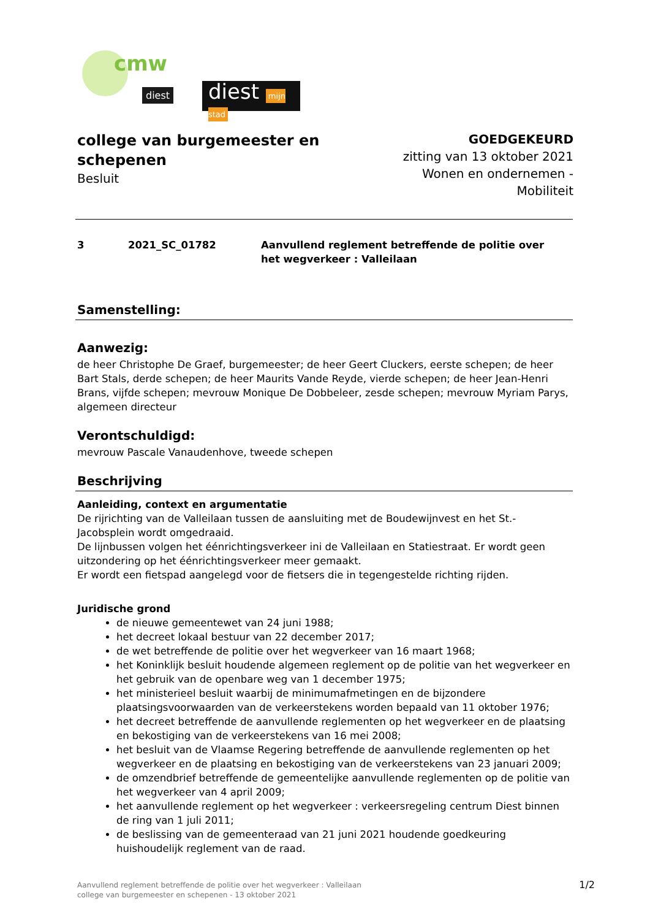cmw
diest
diest mijn stad
college van burgemeester en schepenen
Besluit
GOEDGEKEURD
zitting van 13 oktober 2021
Wonen en ondernemen - Mobiliteit
3 2021_SC_01782 Aanvullend reglement betreffende de politie over het wegverkeer : Valleilaan
Samenstelling:
Aanwezig:
de heer Christophe De Graef, burgemeester; de heer Geert Cluckers, eerste schepen; de heer Bart Stals, derde schepen; de heer Maurits Vande Reyde, vierde schepen; de heer Jean-Henri Brans, vijfde schepen; mevrouw Monique De Dobbeleer, zesde schepen; mevrouw Myriam Parys, algemeen directeur
Verontschuldigd:
mevrouw Pascale Vanaudenhove, tweede schepen
Beschrijving
Aanleiding, context en argumentatie
De rijrichting van de Valleilaan tussen de aansluiting met de Boudewijnvest en het St.-Jacobsplein wordt omgedraaid.
De lijnbussen volgen het éénrichtingsverkeer ini de Valleilaan en Statiestraat. Er wordt geen uitzondering op het éénrichtingsverkeer meer gemaakt.
Er wordt een fietspad aangelegd voor de fietsers die in tegengestelde richting rijden.
Juridische grond
de nieuwe gemeentewet van 24 juni 1988;
het decreet lokaal bestuur van 22 december 2017;
de wet betreffende de politie over het wegverkeer van 16 maart 1968;
het Koninklijk besluit houdende algemeen reglement op de politie van het wegverkeer en het gebruik van de openbare weg van 1 december 1975;
het ministerieel besluit waarbij de minimumafmetingen en de bijzondere plaatsingsvoorwaarden van de verkeerstekens worden bepaald van 11 oktober 1976;
het decreet betreffende de aanvullende reglementen op het wegverkeer en de plaatsing en bekostiging van de verkeerstekens van 16 mei 2008;
het besluit van de Vlaamse Regering betreffende de aanvullende reglementen op het wegverkeer en de plaatsing en bekostiging van de verkeerstekens van 23 januari 2009;
de omzendbrief betreffende de gemeentelijke aanvullende reglementen op de politie van het wegverkeer van 4 april 2009;
het aanvullende reglement op het wegverkeer : verkeersregeling centrum Diest binnen de ring van 1 juli 2011;
de beslissing van de gemeenteraad van 21 juni 2021 houdende goedkeuring huishoudelijk reglement van de raad.
Aanvullend reglement betreffende de politie over het wegverkeer : Valleilaan
college van burgemeester en schepenen - 13 oktober 2021
1/2